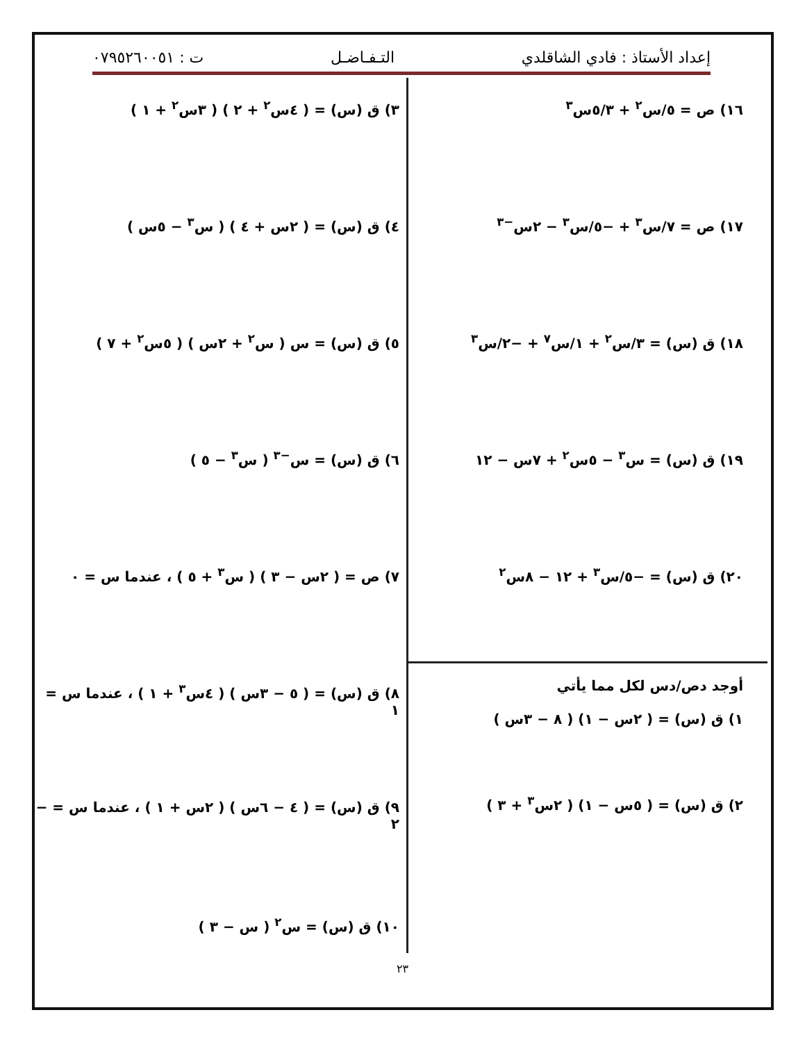إعداد الأستاذ : فادي الشاقلدي التـفـاضـل ت : ٠٧٩٥٢٦٠٠٥١
١٦) ص = ٥/س<sup>٢</sup> + ٥/٣س<sup>٣</sup>
١٧) ص = ٧/س<sup>٣</sup> + −٥/س<sup>٣</sup> − ٢س<sup>−٣</sup>
١٨) ق (س) = ٣/س<sup>٢</sup> + ١/س<sup>٧</sup> + −٢/س<sup>٣</sup>
١٩) ق (س) = س<sup>٣</sup> − ٥س<sup>٢</sup> + ٧س − ١٢
٢٠) ق (س) = −٥/س<sup>٣</sup> + ١٢ − ٨س<sup>٢</sup>
أوجد دص/دس لكل مما يأتي
١) ق (س) = ( ٢س − ١) ( ٨ − ٣س )
٢) ق (س) = ( ٥س − ١) ( ٢س<sup>٣</sup> + ٣ )
٣) ق (س) = ( ٤س<sup>٢</sup> + ٢ ) ( ٣س<sup>٢</sup> + ١ )
٤) ق (س) = ( ٢س + ٤ ) ( س<sup>٣</sup> − ٥س )
٥) ق (س) = س ( س<sup>٢</sup> + ٢س ) ( ٥س<sup>٢</sup> + ٧ )
٦) ق (س) = س<sup>−٣</sup> ( س<sup>٣</sup> − ٥ )
٧) ص = ( ٢س − ٣ ) ( س<sup>٣</sup> + ٥ ) ، عندما س = ٠
٨) ق (س) = ( ٥ − ٣س ) ( ٤س<sup>٣</sup> + ١ ) ، عندما س = ١
٩) ق (س) = ( ٤ − ٦س ) ( ٢س + ١ ) ، عندما س = − ٢
١٠) ق (س) = س<sup>٢</sup> ( س − ٣ )
٢٣